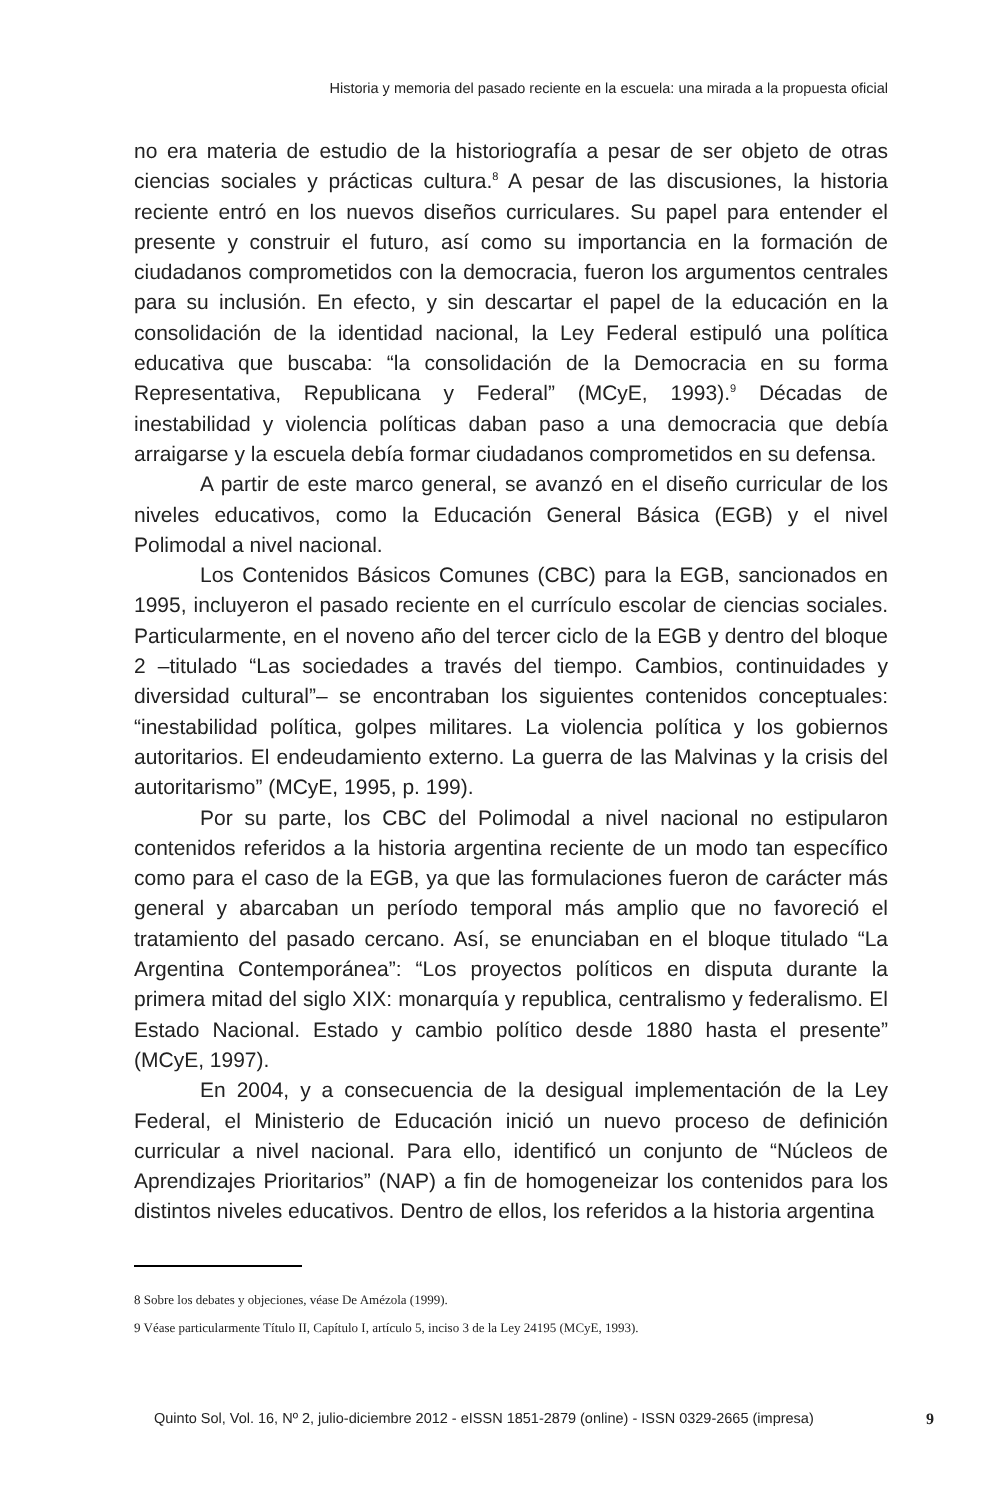Historia y memoria del pasado reciente en la escuela: una mirada a la propuesta oficial
no era materia de estudio de la historiografía a pesar de ser objeto de otras ciencias sociales y prácticas cultura.<sup>8</sup> A pesar de las discusiones, la historia reciente entró en los nuevos diseños curriculares. Su papel para entender el presente y construir el futuro, así como su importancia en la formación de ciudadanos comprometidos con la democracia, fueron los argumentos centrales para su inclusión. En efecto, y sin descartar el papel de la educación en la consolidación de la identidad nacional, la Ley Federal estipuló una política educativa que buscaba: “la consolidación de la Democracia en su forma Representativa, Republicana y Federal” (MCyE, 1993).<sup>9</sup> Décadas de inestabilidad y violencia políticas daban paso a una democracia que debía arraigarse y la escuela debía formar ciudadanos comprometidos en su defensa.
A partir de este marco general, se avanzó en el diseño curricular de los niveles educativos, como la Educación General Básica (EGB) y el nivel Polimodal a nivel nacional.
Los Contenidos Básicos Comunes (CBC) para la EGB, sancionados en 1995, incluyeron el pasado reciente en el currículo escolar de ciencias sociales. Particularmente, en el noveno año del tercer ciclo de la EGB y dentro del bloque 2 –titulado “Las sociedades a través del tiempo. Cambios, continuidades y diversidad cultural”– se encontraban los siguientes contenidos conceptuales: “inestabilidad política, golpes militares. La violencia política y los gobiernos autoritarios. El endeudamiento externo. La guerra de las Malvinas y la crisis del autoritarismo” (MCyE, 1995, p. 199).
Por su parte, los CBC del Polimodal a nivel nacional no estipularon contenidos referidos a la historia argentina reciente de un modo tan específico como para el caso de la EGB, ya que las formulaciones fueron de carácter más general y abarcaban un período temporal más amplio que no favoreció el tratamiento del pasado cercano. Así, se enunciaban en el bloque titulado “La Argentina Contemporánea”: “Los proyectos políticos en disputa durante la primera mitad del siglo XIX: monarquía y republica, centralismo y federalismo. El Estado Nacional. Estado y cambio político desde 1880 hasta el presente” (MCyE, 1997).
En 2004, y a consecuencia de la desigual implementación de la Ley Federal, el Ministerio de Educación inició un nuevo proceso de definición curricular a nivel nacional. Para ello, identificó un conjunto de “Núcleos de Aprendizajes Prioritarios” (NAP) a fin de homogeneizar los contenidos para los distintos niveles educativos. Dentro de ellos, los referidos a la historia argentina
8 Sobre los debates y objeciones, véase De Amézola (1999).
9 Véase particularmente Título II, Capítulo I, artículo 5, inciso 3 de la Ley 24195 (MCyE, 1993).
Quinto Sol, Vol. 16, Nº 2, julio-diciembre 2012 - eISSN 1851-2879 (online) - ISSN 0329-2665 (impresa) 9